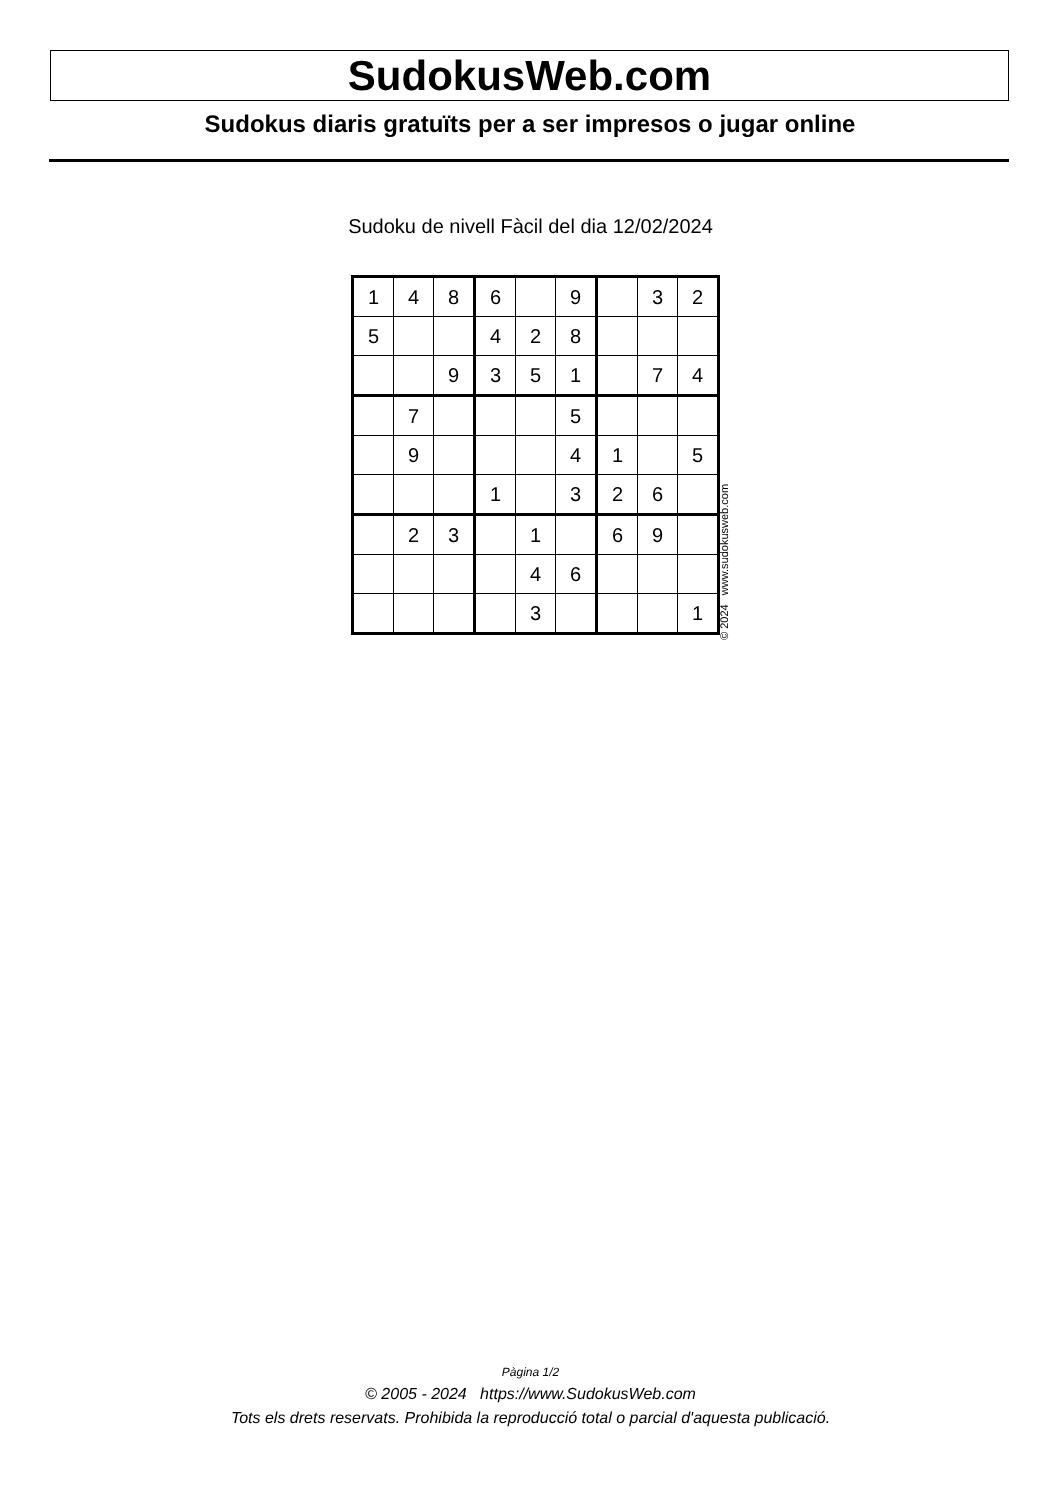SudokusWeb.com
Sudokus diaris gratuïts per a ser impresos o jugar online
Sudoku de nivell Fàcil del dia 12/02/2024
| 1 | 4 | 8 | 6 | | 9 | | 3 | 2 |
| 5 | | | 4 | 2 | 8 | | | |
| | | 9 | 3 | 5 | 1 | | 7 | 4 |
| | 7 | | | | 5 | | | |
| | 9 | | | | 4 | 1 | | 5 |
| | | | 1 | | 3 | 2 | 6 | |
| | 2 | 3 | | 1 | | 6 | 9 | |
| | | | | 4 | 6 | | | |
| | | | | 3 | | | | 1 |
© 2024 www.sudokusweb.com
Pàgina 1/2
© 2005 - 2024 https://www.SudokusWeb.com
Tots els drets reservats. Prohibida la reproducció total o parcial d'aquesta publicació.